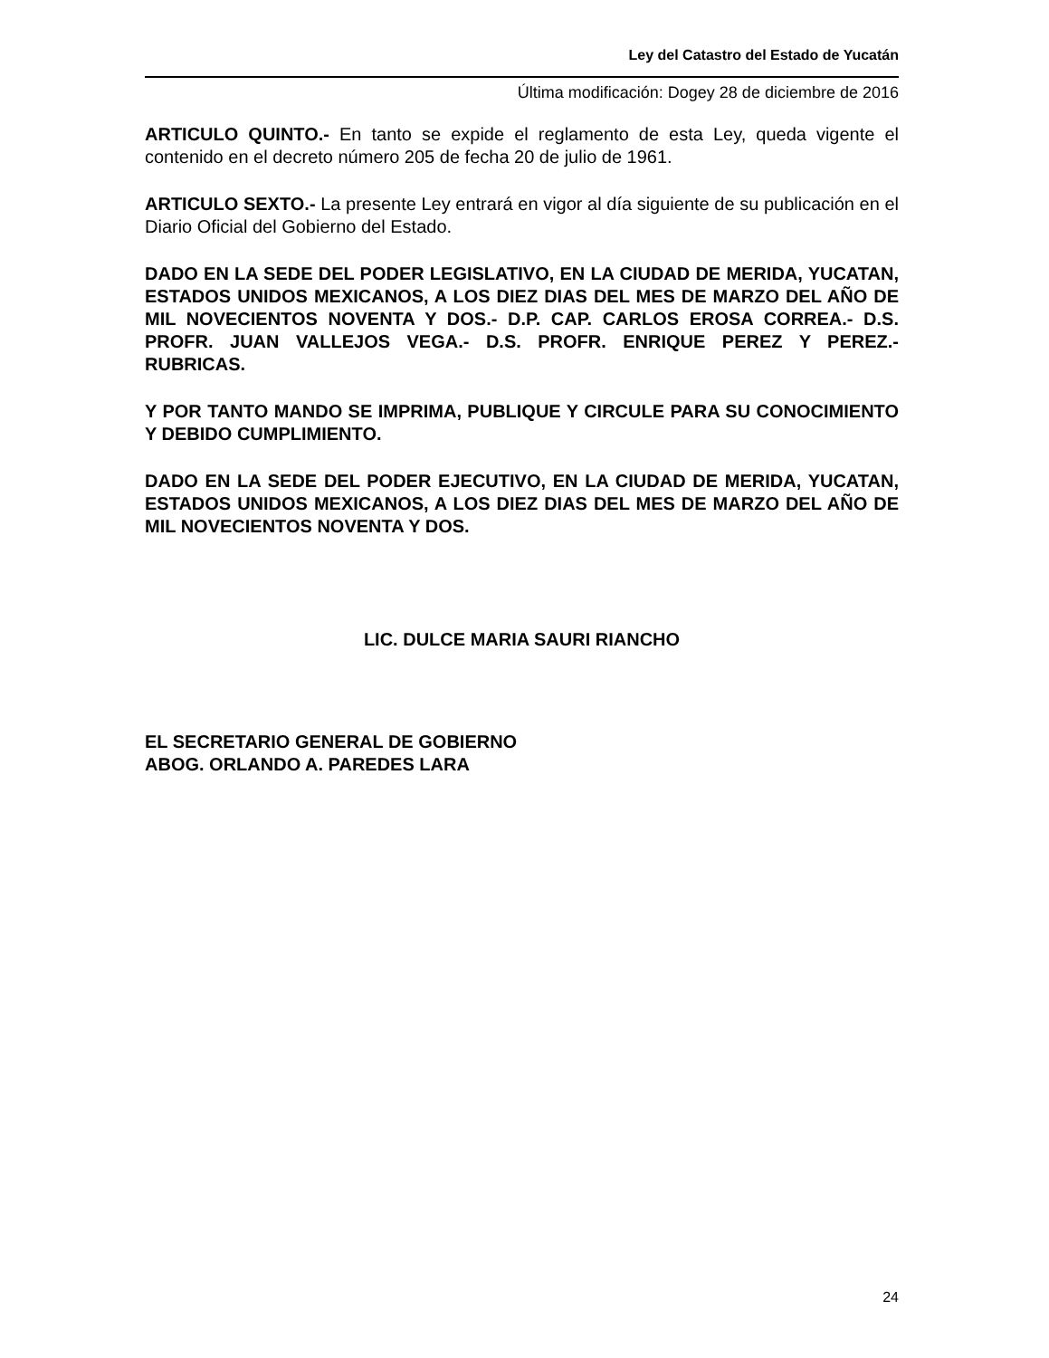Ley del Catastro del Estado de Yucatán
Última modificación: Dogey 28 de diciembre de 2016
ARTICULO QUINTO.- En tanto se expide el reglamento de esta Ley, queda vigente el contenido en el decreto número 205 de fecha 20 de julio de 1961.
ARTICULO SEXTO.- La presente Ley entrará en vigor al día siguiente de su publicación en el Diario Oficial del Gobierno del Estado.
DADO EN LA SEDE DEL PODER LEGISLATIVO, EN LA CIUDAD DE MERIDA, YUCATAN, ESTADOS UNIDOS MEXICANOS, A LOS DIEZ DIAS DEL MES DE MARZO DEL AÑO DE MIL NOVECIENTOS NOVENTA Y DOS.- D.P. CAP. CARLOS EROSA CORREA.- D.S. PROFR. JUAN VALLEJOS VEGA.- D.S. PROFR. ENRIQUE PEREZ Y PEREZ.- RUBRICAS.
Y POR TANTO MANDO SE IMPRIMA, PUBLIQUE Y CIRCULE PARA SU CONOCIMIENTO Y DEBIDO CUMPLIMIENTO.
DADO EN LA SEDE DEL PODER EJECUTIVO, EN LA CIUDAD DE MERIDA, YUCATAN, ESTADOS UNIDOS MEXICANOS, A LOS DIEZ DIAS DEL MES DE MARZO DEL AÑO DE MIL NOVECIENTOS NOVENTA Y DOS.
LIC. DULCE MARIA SAURI RIANCHO
EL SECRETARIO GENERAL DE GOBIERNO
ABOG. ORLANDO A. PAREDES LARA
24